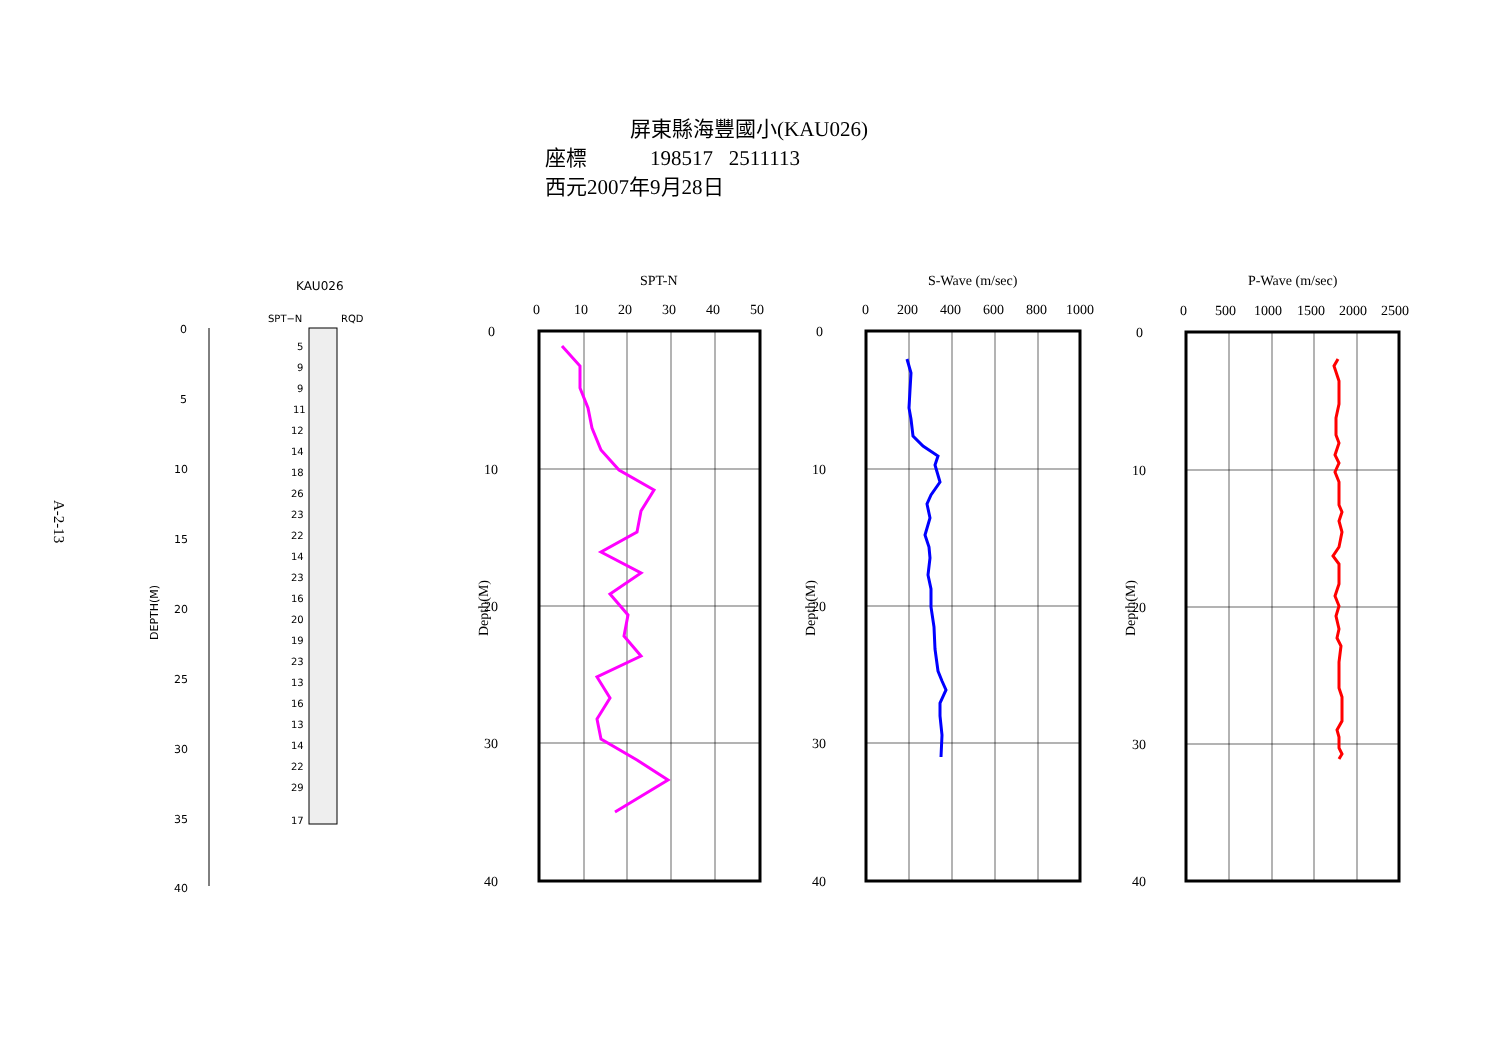屏東縣海豐國小(KAU026)
座標 198517 2511113
西元2007年9月28日
A-2-13
KAU026
SPT−N
RQD
0
5
10
15
20
25
30
35
40
DEPTH(M)
5
9
9
11
12
14
18
26
23
22
14
23
16
20
19
23
13
16
13
14
22
29
17
SPT-N
S-Wave (m/sec)
P-Wave (m/sec)
0
10
20
30
40
50
0
200
400
600
800
1000
0
500
1000
1500
2000
2500
0
10
20
30
40
0
10
20
30
40
0
10
20
30
40
Depth(M)
Depth(M)
Depth(M)